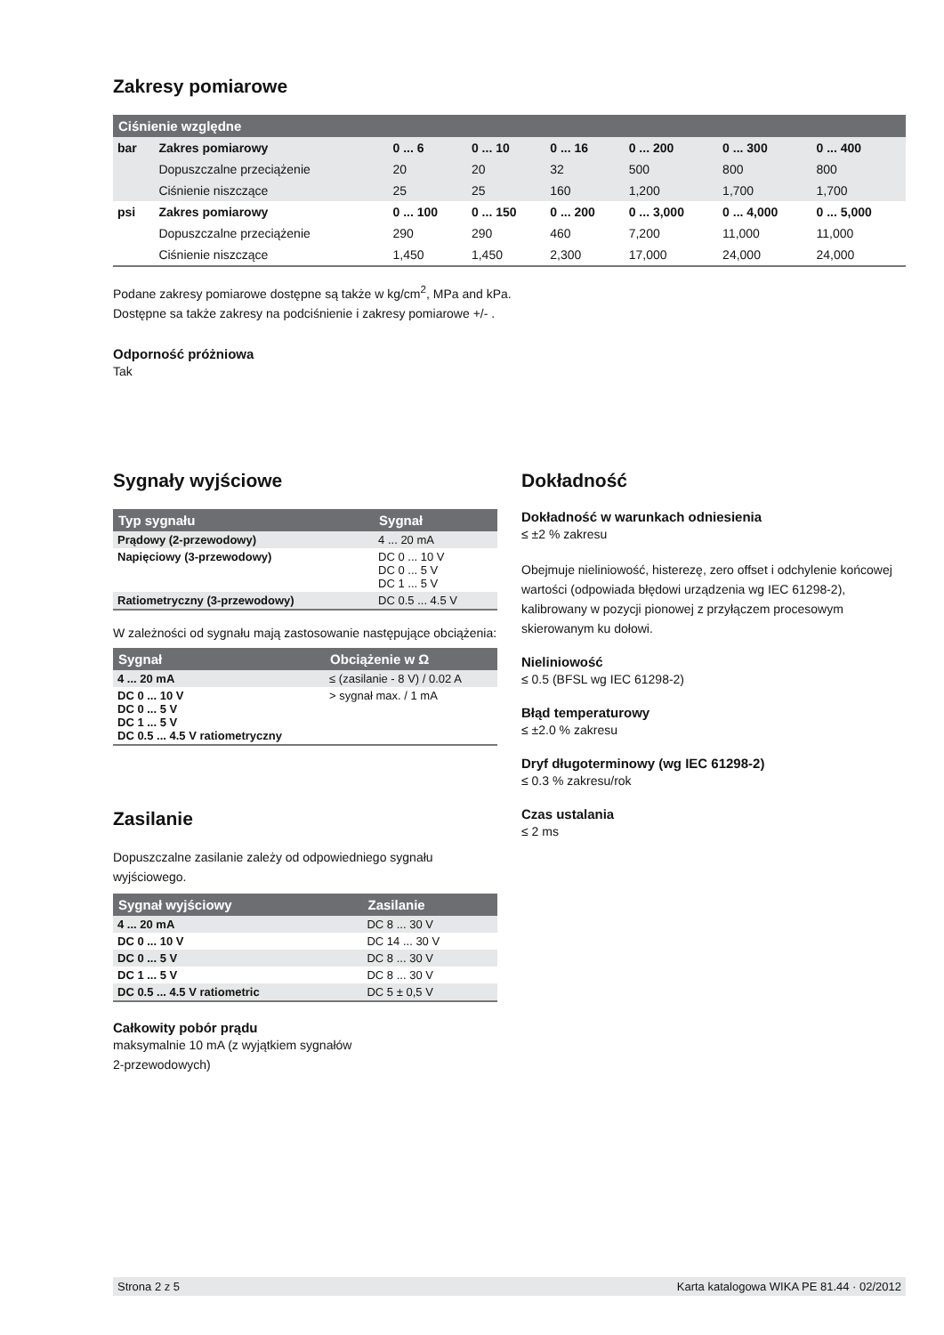Zakresy pomiarowe
| Ciśnienie względne | | | | | | | |
| --- | --- | --- | --- | --- | --- | --- | --- |
| bar | Zakres pomiarowy | 0 ... 6 | 0 ... 10 | 0 ... 16 | 0 ... 200 | 0 ... 300 | 0 ... 400 |
| | Dopuszczalne przeciążenie | 20 | 20 | 32 | 500 | 800 | 800 |
| | Ciśnienie niszczące | 25 | 25 | 160 | 1,200 | 1,700 | 1,700 |
| psi | Zakres pomiarowy | 0 ... 100 | 0 ... 150 | 0 ... 200 | 0 ... 3,000 | 0 ... 4,000 | 0 ... 5,000 |
| | Dopuszczalne przeciążenie | 290 | 290 | 460 | 7,200 | 11,000 | 11,000 |
| | Ciśnienie niszczące | 1,450 | 1,450 | 2,300 | 17,000 | 24,000 | 24,000 |
Podane zakresy pomiarowe dostępne są także w kg/cm<sup>2</sup>, MPa and kPa.
Dostępne sa także zakresy na podciśnienie i zakresy pomiarowe +/- .
Odporność próżniowa
Tak
Sygnały wyjściowe
| Typ sygnału | Sygnał |
| --- | --- |
| Prądowy (2-przewodowy) | 4 ... 20 mA |
| Napięciowy (3-przewodowy) | DC 0 ... 10 V DC 0 ... 5 V DC 1 ... 5 V |
| Ratiometryczny (3-przewodowy) | DC 0.5 ... 4.5 V |
W zależności od sygnału mają zastosowanie następujące obciążenia:
| Sygnał | Obciążenie w Ω |
| --- | --- |
| 4 ... 20 mA | ≤ (zasilanie - 8 V) / 0.02 A |
| DC 0 ... 10 V DC 0 ... 5 V DC 1 ... 5 V DC 0.5 ... 4.5 V ratiometryczny | > sygnał max. / 1 mA |
Zasilanie
Dopuszczalne zasilanie zależy od odpowiedniego sygnału wyjściowego.
| Sygnał wyjściowy | Zasilanie |
| --- | --- |
| 4 ... 20 mA | DC 8 ... 30 V |
| DC 0 ... 10 V | DC 14 ... 30 V |
| DC 0 ... 5 V | DC 8 ... 30 V |
| DC 1 ... 5 V | DC 8 ... 30 V |
| DC 0.5 ... 4.5 V ratiometric | DC 5 ± 0,5 V |
Całkowity pobór prądu
maksymalnie 10 mA (z wyjątkiem sygnałów
2-przewodowych)
Dokładność
Dokładność w warunkach odniesienia
≤ ±2 % zakresu
Obejmuje nieliniowość, histerezę, zero offset i odchylenie końcowej wartości (odpowiada błędowi urządzenia wg IEC 61298-2), kalibrowany w pozycji pionowej z przyłączem procesowym skierowanym ku dołowi.
Nieliniowość
≤ 0.5 (BFSL wg IEC 61298-2)
Błąd temperaturowy
≤ ±2.0 % zakresu
Dryf długoterminowy (wg IEC 61298-2)
≤ 0.3 % zakresu/rok
Czas ustalania
≤ 2 ms
Strona 2 z 5 Karta katalogowa WIKA PE 81.44 · 02/2012